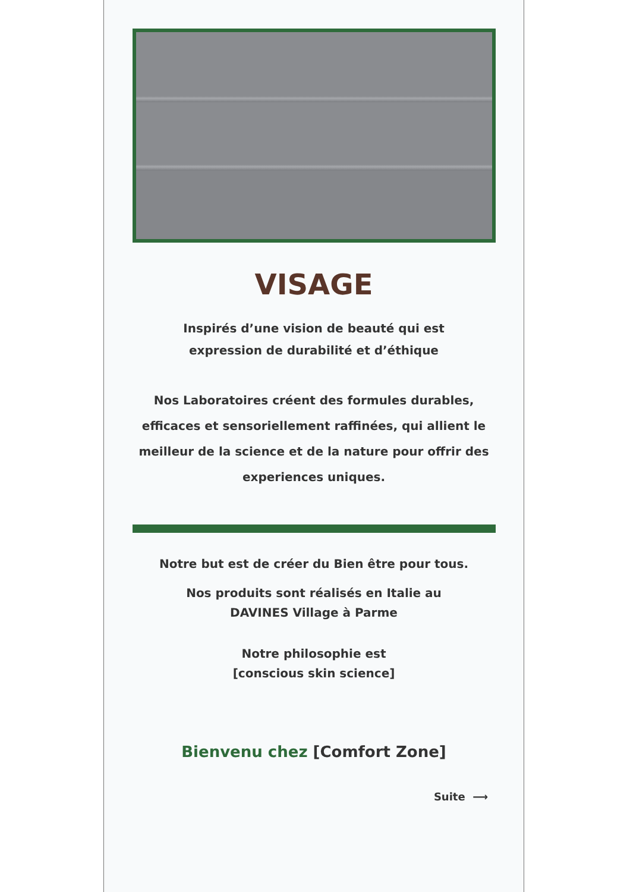VISAGE
Inspirés d’une vision de beauté qui est
expression de durabilité et d’éthique
Nos Laboratoires créent des formules durables, efficaces et sensoriellement raffinées, qui allient le meilleur de la science et de la nature pour offrir des experiences uniques.
Notre but est de créer du Bien être pour tous.
Nos produits sont réalisés en Italie au
DAVINES Village à Parme
Notre philosophie est
[conscious skin science]
Bienvenu chez [Comfort Zone]
Suite ⟶